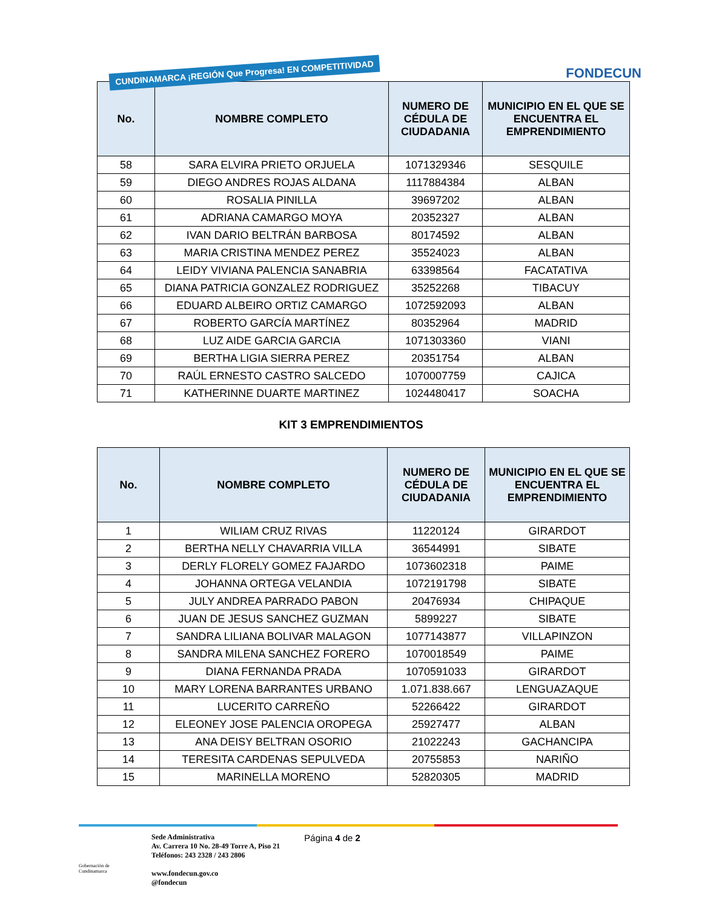CUNDINAMARCA ¡REGIÓN Que Progresa! EN COMPETITIVIDAD
FONDECUN
| No. | NOMBRE COMPLETO | NUMERO DE CÉDULA DE CIUDADANIA | MUNICIPIO EN EL QUE SE ENCUENTRA EL EMPRENDIMIENTO |
| --- | --- | --- | --- |
| 58 | SARA ELVIRA PRIETO ORJUELA | 1071329346 | SESQUILE |
| 59 | DIEGO ANDRES ROJAS ALDANA | 1117884384 | ALBAN |
| 60 | ROSALIA PINILLA | 39697202 | ALBAN |
| 61 | ADRIANA CAMARGO MOYA | 20352327 | ALBAN |
| 62 | IVAN DARIO BELTRÁN BARBOSA | 80174592 | ALBAN |
| 63 | MARIA CRISTINA MENDEZ PEREZ | 35524023 | ALBAN |
| 64 | LEIDY VIVIANA PALENCIA SANABRIA | 63398564 | FACATATIVA |
| 65 | DIANA PATRICIA GONZALEZ RODRIGUEZ | 35252268 | TIBACUY |
| 66 | EDUARD ALBEIRO ORTIZ CAMARGO | 1072592093 | ALBAN |
| 67 | ROBERTO GARCÍA MARTÍNEZ | 80352964 | MADRID |
| 68 | LUZ AIDE GARCIA GARCIA | 1071303360 | VIANI |
| 69 | BERTHA LIGIA SIERRA PEREZ | 20351754 | ALBAN |
| 70 | RAÚL ERNESTO CASTRO SALCEDO | 1070007759 | CAJICA |
| 71 | KATHERINNE DUARTE MARTINEZ | 1024480417 | SOACHA |
KIT 3 EMPRENDIMIENTOS
| No. | NOMBRE COMPLETO | NUMERO DE CÉDULA DE CIUDADANIA | MUNICIPIO EN EL QUE SE ENCUENTRA EL EMPRENDIMIENTO |
| --- | --- | --- | --- |
| 1 | WILIAM CRUZ RIVAS | 11220124 | GIRARDOT |
| 2 | BERTHA NELLY CHAVARRIA VILLA | 36544991 | SIBATE |
| 3 | DERLY FLORELY GOMEZ FAJARDO | 1073602318 | PAIME |
| 4 | JOHANNA ORTEGA VELANDIA | 1072191798 | SIBATE |
| 5 | JULY ANDREA PARRADO PABON | 20476934 | CHIPAQUE |
| 6 | JUAN DE JESUS SANCHEZ GUZMAN | 5899227 | SIBATE |
| 7 | SANDRA LILIANA BOLIVAR MALAGON | 1077143877 | VILLAPINZON |
| 8 | SANDRA MILENA SANCHEZ FORERO | 1070018549 | PAIME |
| 9 | DIANA FERNANDA PRADA | 1070591033 | GIRARDOT |
| 10 | MARY LORENA BARRANTES URBANO | 1.071.838.667 | LENGUAZAQUE |
| 11 | LUCERITO CARREÑO | 52266422 | GIRARDOT |
| 12 | ELEONEY JOSE PALENCIA OROPEGA | 25927477 | ALBAN |
| 13 | ANA DEISY BELTRAN OSORIO | 21022243 | GACHANCIPA |
| 14 | TERESITA CARDENAS SEPULVEDA | 20755853 | NARIÑO |
| 15 | MARINELLA MORENO | 52820305 | MADRID |
Gobernación de Cundinamarca
Sede Administrativa
Av. Carrera 10 No. 28-49 Torre A, Piso 21
Teléfonos: 243 2328 / 243 2806
www.fondecun.gov.co
@fondecun
Página 4 de 2